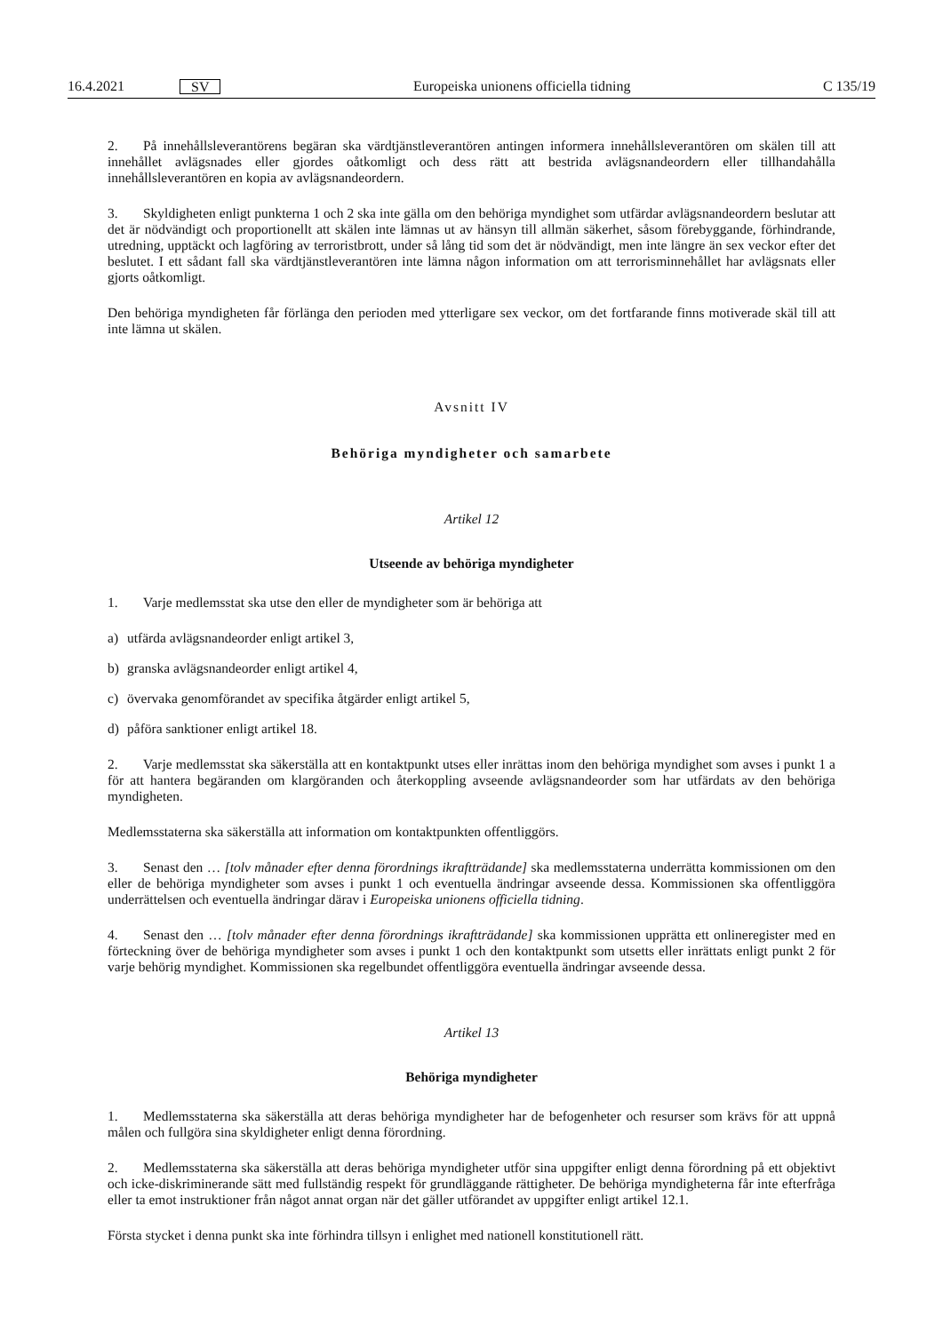16.4.2021 SV Europeiska unionens officiella tidning C 135/19
2. På innehållsleverantörens begäran ska värdtjänstleverantören antingen informera innehållsleverantören om skälen till att innehållet avlägsnades eller gjordes oåtkomligt och dess rätt att bestrida avlägsnandeordern eller tillhandahålla innehållsleverantören en kopia av avlägsnandeordern.
3. Skyldigheten enligt punkterna 1 och 2 ska inte gälla om den behöriga myndighet som utfärdar avlägsnandeordern beslutar att det är nödvändigt och proportionellt att skälen inte lämnas ut av hänsyn till allmän säkerhet, såsom förebyggande, förhindrande, utredning, upptäckt och lagföring av terroristbrott, under så lång tid som det är nödvändigt, men inte längre än sex veckor efter det beslutet. I ett sådant fall ska värdtjänstleverantören inte lämna någon information om att terrorisminnehållet har avlägsnats eller gjorts oåtkomligt.
Den behöriga myndigheten får förlänga den perioden med ytterligare sex veckor, om det fortfarande finns motiverade skäl till att inte lämna ut skälen.
Avsnitt IV
Behöriga myndigheter och samarbete
Artikel 12
Utseende av behöriga myndigheter
1. Varje medlemsstat ska utse den eller de myndigheter som är behöriga att
a) utfärda avlägsnandeorder enligt artikel 3,
b) granska avlägsnandeorder enligt artikel 4,
c) övervaka genomförandet av specifika åtgärder enligt artikel 5,
d) påföra sanktioner enligt artikel 18.
2. Varje medlemsstat ska säkerställa att en kontaktpunkt utses eller inrättas inom den behöriga myndighet som avses i punkt 1 a för att hantera begäranden om klargöranden och återkoppling avseende avlägsnandeorder som har utfärdats av den behöriga myndigheten.
Medlemsstaterna ska säkerställa att information om kontaktpunkten offentliggörs.
3. Senast den … [tolv månader efter denna förordnings ikraftträdande] ska medlemsstaterna underrätta kommissionen om den eller de behöriga myndigheter som avses i punkt 1 och eventuella ändringar avseende dessa. Kommissionen ska offentliggöra underrättelsen och eventuella ändringar därav i Europeiska unionens officiella tidning.
4. Senast den … [tolv månader efter denna förordnings ikraftträdande] ska kommissionen upprätta ett onlineregister med en förteckning över de behöriga myndigheter som avses i punkt 1 och den kontaktpunkt som utsetts eller inrättats enligt punkt 2 för varje behörig myndighet. Kommissionen ska regelbundet offentliggöra eventuella ändringar avseende dessa.
Artikel 13
Behöriga myndigheter
1. Medlemsstaterna ska säkerställa att deras behöriga myndigheter har de befogenheter och resurser som krävs för att uppnå målen och fullgöra sina skyldigheter enligt denna förordning.
2. Medlemsstaterna ska säkerställa att deras behöriga myndigheter utför sina uppgifter enligt denna förordning på ett objektivt och icke-diskriminerande sätt med fullständig respekt för grundläggande rättigheter. De behöriga myndigheterna får inte efterfråga eller ta emot instruktioner från något annat organ när det gäller utförandet av uppgifter enligt artikel 12.1.
Första stycket i denna punkt ska inte förhindra tillsyn i enlighet med nationell konstitutionell rätt.